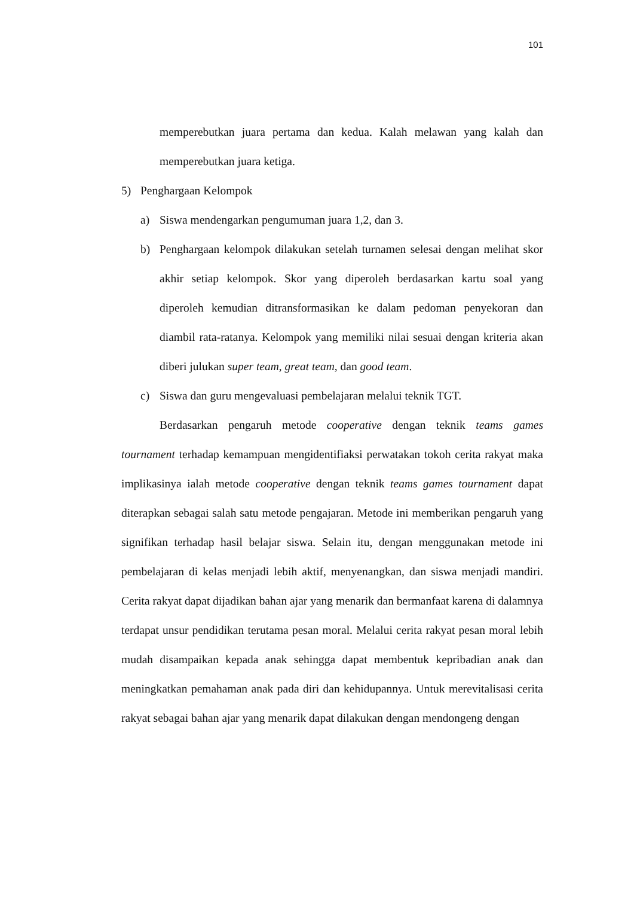101
memperebutkan juara pertama dan kedua. Kalah melawan yang kalah dan memperebutkan juara ketiga.
5) Penghargaan Kelompok
a) Siswa mendengarkan pengumuman juara 1,2, dan 3.
b) Penghargaan kelompok dilakukan setelah turnamen selesai dengan melihat skor akhir setiap kelompok. Skor yang diperoleh berdasarkan kartu soal yang diperoleh kemudian ditransformasikan ke dalam pedoman penyekoran dan diambil rata-ratanya. Kelompok yang memiliki nilai sesuai dengan kriteria akan diberi julukan super team, great team, dan good team.
c) Siswa dan guru mengevaluasi pembelajaran melalui teknik TGT.
Berdasarkan pengaruh metode cooperative dengan teknik teams games tournament terhadap kemampuan mengidentifiaksi perwatakan tokoh cerita rakyat maka implikasinya ialah metode cooperative dengan teknik teams games tournament dapat diterapkan sebagai salah satu metode pengajaran. Metode ini memberikan pengaruh yang signifikan terhadap hasil belajar siswa. Selain itu, dengan menggunakan metode ini pembelajaran di kelas menjadi lebih aktif, menyenangkan, dan siswa menjadi mandiri. Cerita rakyat dapat dijadikan bahan ajar yang menarik dan bermanfaat karena di dalamnya terdapat unsur pendidikan terutama pesan moral. Melalui cerita rakyat pesan moral lebih mudah disampaikan kepada anak sehingga dapat membentuk kepribadian anak dan meningkatkan pemahaman anak pada diri dan kehidupannya. Untuk merevitalisasi cerita rakyat sebagai bahan ajar yang menarik dapat dilakukan dengan mendongeng dengan